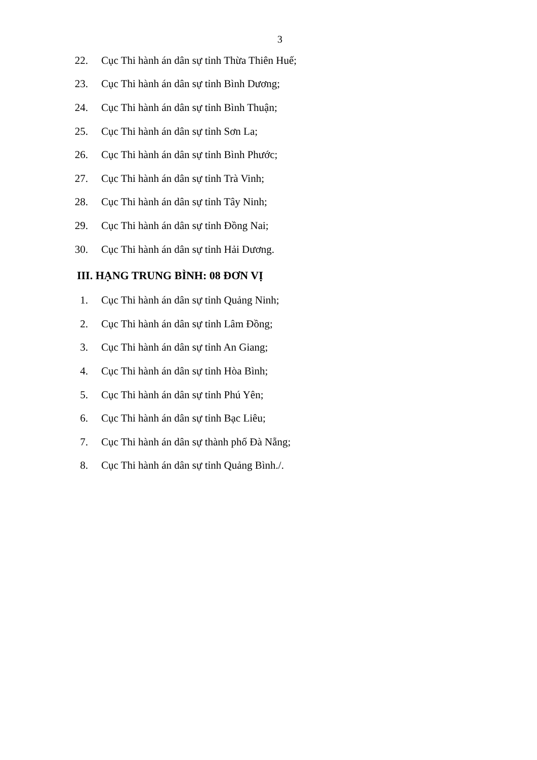3
22. Cục Thi hành án dân sự tỉnh Thừa Thiên Huế;
23. Cục Thi hành án dân sự tỉnh Bình Dương;
24. Cục Thi hành án dân sự tỉnh Bình Thuận;
25. Cục Thi hành án dân sự tỉnh Sơn La;
26. Cục Thi hành án dân sự tỉnh Bình Phước;
27. Cục Thi hành án dân sự tỉnh Trà Vinh;
28. Cục Thi hành án dân sự tỉnh Tây Ninh;
29. Cục Thi hành án dân sự tỉnh Đồng Nai;
30. Cục Thi hành án dân sự tỉnh Hải Dương.
III. HẠNG TRUNG BÌNH: 08 ĐƠN VỊ
1. Cục Thi hành án dân sự tỉnh Quảng Ninh;
2. Cục Thi hành án dân sự tỉnh Lâm Đồng;
3. Cục Thi hành án dân sự tỉnh An Giang;
4. Cục Thi hành án dân sự tỉnh Hòa Bình;
5. Cục Thi hành án dân sự tỉnh Phú Yên;
6. Cục Thi hành án dân sự tỉnh Bạc Liêu;
7. Cục Thi hành án dân sự thành phố Đà Nẵng;
8. Cục Thi hành án dân sự tỉnh Quảng Bình./.